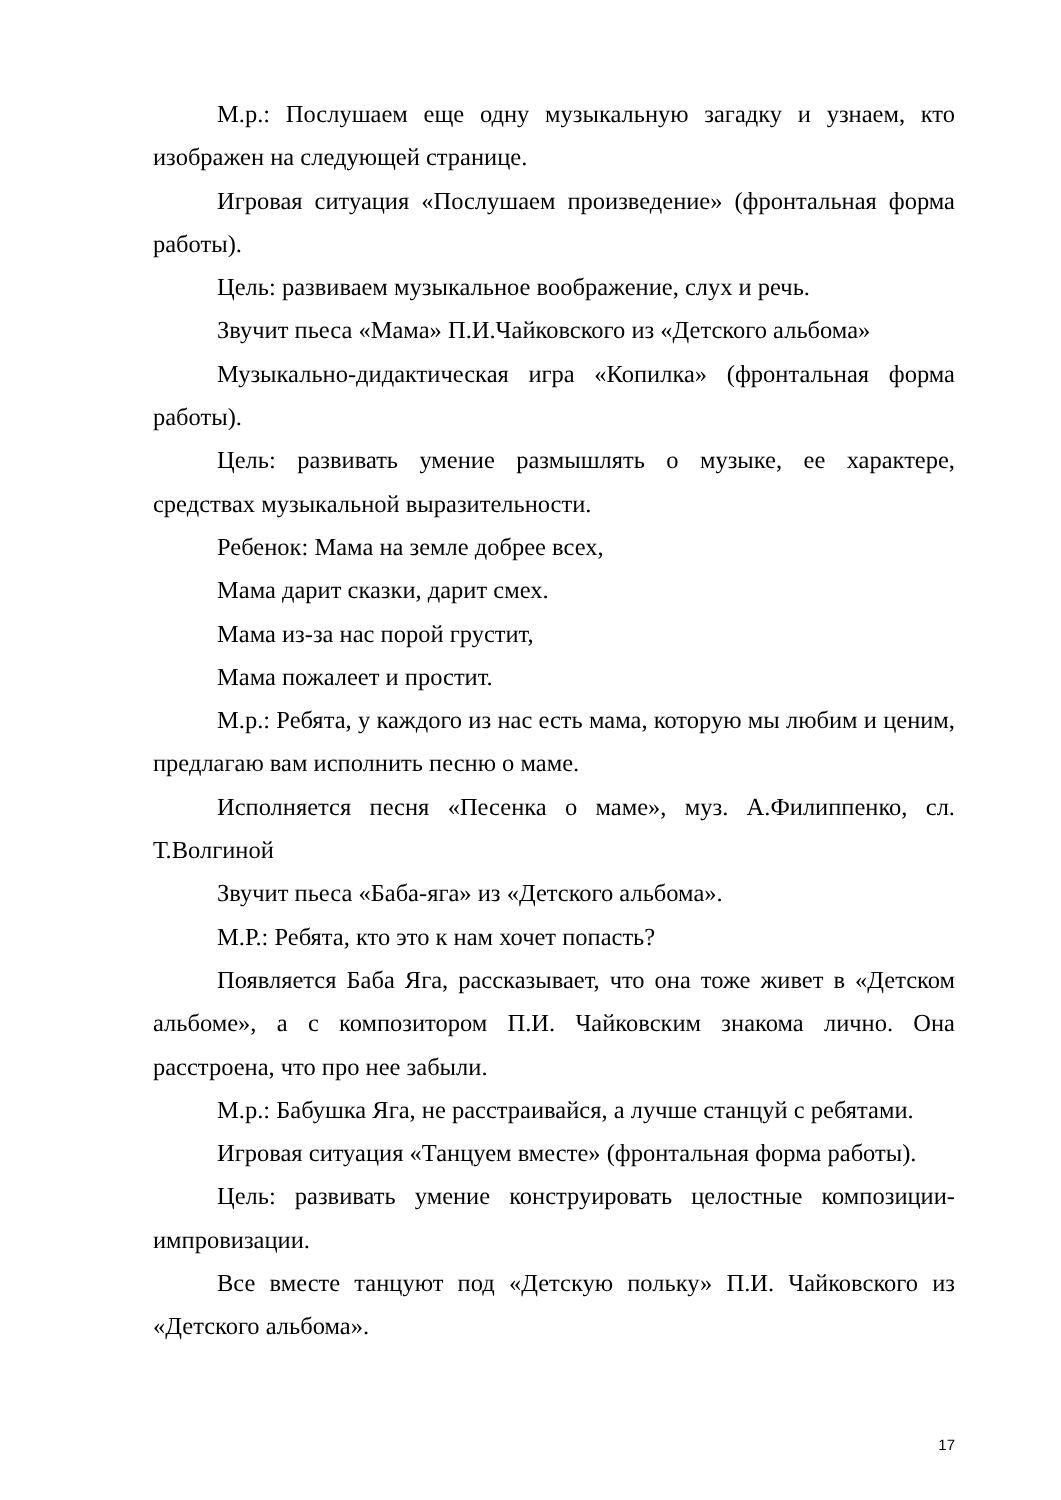М.р.: Послушаем еще одну музыкальную загадку и узнаем, кто изображен на следующей странице.
Игровая ситуация «Послушаем произведение» (фронтальная форма работы).
Цель: развиваем музыкальное воображение, слух и речь.
Звучит пьеса «Мама» П.И.Чайковского из «Детского альбома»
Музыкально-дидактическая игра «Копилка» (фронтальная форма работы).
Цель: развивать умение размышлять о музыке, ее характере, средствах музыкальной выразительности.
Ребенок: Мама на земле добрее всех,
Мама дарит сказки, дарит смех.
Мама из-за нас порой грустит,
Мама пожалеет и простит.
М.р.: Ребята, у каждого из нас есть мама, которую мы любим и ценим, предлагаю вам исполнить песню о маме.
Исполняется песня «Песенка о маме», муз. А.Филиппенко, сл. Т.Волгиной
Звучит пьеса «Баба-яга» из «Детского альбома».
М.Р.: Ребята, кто это к нам хочет попасть?
Появляется Баба Яга, рассказывает, что она тоже живет в «Детском альбоме», а с композитором П.И. Чайковским знакома лично. Она расстроена, что про нее забыли.
М.р.: Бабушка Яга, не расстраивайся, а лучше станцуй с ребятами.
Игровая ситуация «Танцуем вместе» (фронтальная форма работы).
Цель: развивать умение конструировать целостные композиции-импровизации.
Все вместе танцуют под «Детскую польку» П.И. Чайковского из «Детского альбома».
17